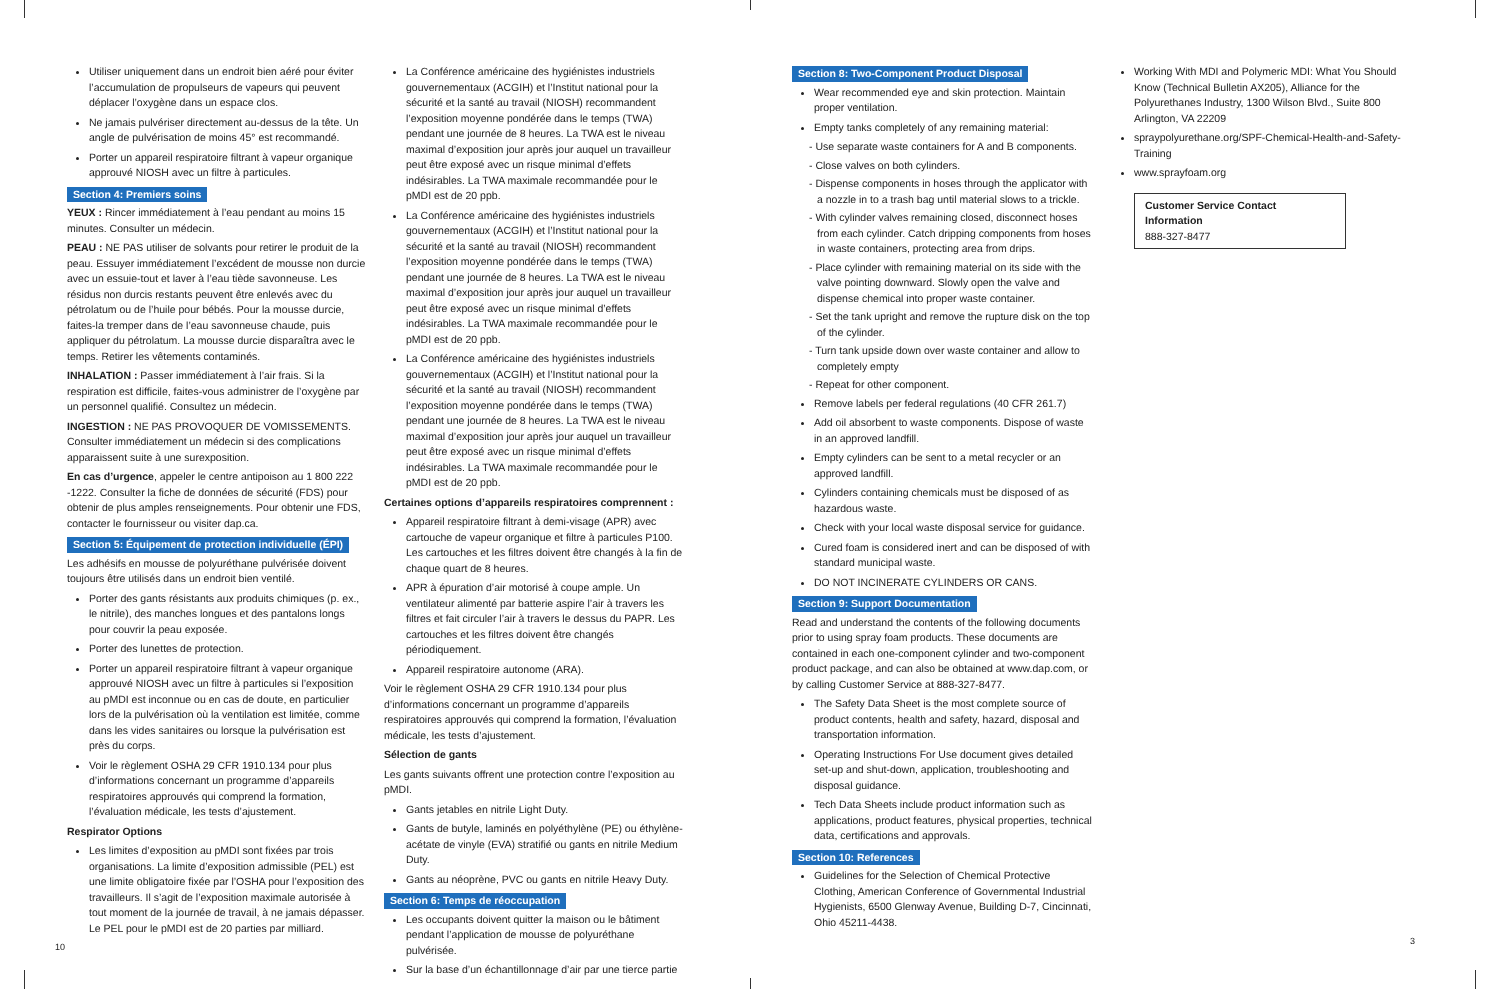Utiliser uniquement dans un endroit bien aéré pour éviter l’accumulation de propulseurs de vapeurs qui peuvent déplacer l’oxygène dans un espace clos.
Ne jamais pulvériser directement au-dessus de la tête. Un angle de pulvérisation de moins 45° est recommandé.
Porter un appareil respiratoire filtrant à vapeur organique approuvé NIOSH avec un filtre à particules.
Section 4: Premiers soins
YEUX : Rincer immédiatement à l’eau pendant au moins 15 minutes. Consulter un médecin.
PEAU : NE PAS utiliser de solvants pour retirer le produit de la peau. Essuyer immédiatement l’excédent de mousse non durcie avec un essuie-tout et laver à l’eau tiède savonneuse. Les résidus non durcis restants peuvent être enlevés avec du pétrolatum ou de l’huile pour bébés. Pour la mousse durcie, faites-la tremper dans de l’eau savonneuse chaude, puis appliquer du pétrolatum. La mousse durcie disparaîtra avec le temps. Retirer les vêtements contaminés.
INHALATION : Passer immédiatement à l’air frais. Si la respiration est difficile, faites-vous administrer de l’oxygène par un personnel qualifié. Consultez un médecin.
INGESTION : NE PAS PROVOQUER DE VOMISSEMENTS. Consulter immédiatement un médecin si des complications apparaissent suite à une surexposition.
En cas d’urgence, appeler le centre antipoison au 1 800 222 -1222. Consulter la fiche de données de sécurité (FDS) pour obtenir de plus amples renseignements. Pour obtenir une FDS, contacter le fournisseur ou visiter dap.ca.
Section 5: Équipement de protection individuelle (ÉPI)
Les adhésifs en mousse de polyuréthane pulvérisée doivent toujours être utilisés dans un endroit bien ventilé.
Porter des gants résistants aux produits chimiques (p. ex., le nitrile), des manches longues et des pantalons longs pour couvrir la peau exposée.
Porter des lunettes de protection.
Porter un appareil respiratoire filtrant à vapeur organique approuvé NIOSH avec un filtre à particules si l’exposition au pMDI est inconnue ou en cas de doute, en particulier lors de la pulvérisation où la ventilation est limitée, comme dans les vides sanitaires ou lorsque la pulvérisation est près du corps.
Voir le règlement OSHA 29 CFR 1910.134 pour plus d’informations concernant un programme d’appareils respiratoires approuvés qui comprend la formation, l’évaluation médicale, les tests d’ajustement.
Respirator Options
Les limites d’exposition au pMDI sont fixées par trois organisations. La limite d’exposition admissible (PEL) est une limite obligatoire fixée par l’OSHA pour l’exposition des travailleurs. Il s’agit de l’exposition maximale autorisée à tout moment de la journée de travail, à ne jamais dépasser. Le PEL pour le pMDI est de 20 parties par milliard.
10
La Conférence américaine des hygiénistes industriels gouvernementaux (ACGIH) et l’Institut national pour la sécurité et la santé au travail (NIOSH) recommandent l’exposition moyenne pondérée dans le temps (TWA) pendant une journée de 8 heures. La TWA est le niveau maximal d’exposition jour après jour auquel un travailleur peut être exposé avec un risque minimal d’effets indésirables. La TWA maximale recommandée pour le pMDI est de 20 ppb.
La Conférence américaine des hygiénistes industriels gouvernementaux (ACGIH) et l’Institut national pour la sécurité et la santé au travail (NIOSH) recommandent l’exposition moyenne pondérée dans le temps (TWA) pendant une journée de 8 heures. La TWA est le niveau maximal d’exposition jour après jour auquel un travailleur peut être exposé avec un risque minimal d’effets indésirables. La TWA maximale recommandée pour le pMDI est de 20 ppb.
La Conférence américaine des hygiénistes industriels gouvernementaux (ACGIH) et l’Institut national pour la sécurité et la santé au travail (NIOSH) recommandent l’exposition moyenne pondérée dans le temps (TWA) pendant une journée de 8 heures. La TWA est le niveau maximal d’exposition jour après jour auquel un travailleur peut être exposé avec un risque minimal d’effets indésirables. La TWA maximale recommandée pour le pMDI est de 20 ppb.
Certaines options d’appareils respiratoires comprennent :
Appareil respiratoire filtrant à demi-visage (APR) avec cartouche de vapeur organique et filtre à particules P100. Les cartouches et les filtres doivent être changés à la fin de chaque quart de 8 heures.
APR à épuration d’air motorisé à coupe ample. Un ventilateur alimenté par batterie aspire l’air à travers les filtres et fait circuler l’air à travers le dessus du PAPR. Les cartouches et les filtres doivent être changés périodiquement.
Appareil respiratoire autonome (ARA).
Voir le règlement OSHA 29 CFR 1910.134 pour plus d’informations concernant un programme d’appareils respiratoires approuvés qui comprend la formation, l’évaluation médicale, les tests d’ajustement.
Sélection de gants
Les gants suivants offrent une protection contre l’exposition au pMDI.
Gants jetables en nitrile Light Duty.
Gants de butyle, laminés en polyéthylène (PE) ou éthylène-acétate de vinyle (EVA) stratifié ou gants en nitrile Medium Duty.
Gants au néoprène, PVC ou gants en nitrile Heavy Duty.
Section 6: Temps de réoccupation
Les occupants doivent quitter la maison ou le bâtiment pendant l’application de mousse de polyuréthane pulvérisée.
Sur la base d’un échantillonnage d’air par une tierce partie
Section 8: Two-Component Product Disposal
Wear recommended eye and skin protection. Maintain proper ventilation.
Empty tanks completely of any remaining material:
- Use separate waste containers for A and B components.
- Close valves on both cylinders.
- Dispense components in hoses through the applicator with a nozzle in to a trash bag until material slows to a trickle.
- With cylinder valves remaining closed, disconnect hoses from each cylinder. Catch dripping components from hoses in waste containers, protecting area from drips.
- Place cylinder with remaining material on its side with the valve pointing downward. Slowly open the valve and dispense chemical into proper waste container.
- Set the tank upright and remove the rupture disk on the top of the cylinder.
- Turn tank upside down over waste container and allow to completely empty
- Repeat for other component.
Remove labels per federal regulations (40 CFR 261.7)
Add oil absorbent to waste components. Dispose of waste in an approved landfill.
Empty cylinders can be sent to a metal recycler or an approved landfill.
Cylinders containing chemicals must be disposed of as hazardous waste.
Check with your local waste disposal service for guidance.
Cured foam is considered inert and can be disposed of with standard municipal waste.
DO NOT INCINERATE CYLINDERS OR CANS.
Section 9: Support Documentation
Read and understand the contents of the following documents prior to using spray foam products. These documents are contained in each one-component cylinder and two-component product package, and can also be obtained at www.dap.com, or by calling Customer Service at 888-327-8477.
The Safety Data Sheet is the most complete source of product contents, health and safety, hazard, disposal and transportation information.
Operating Instructions For Use document gives detailed set-up and shut-down, application, troubleshooting and disposal guidance.
Tech Data Sheets include product information such as applications, product features, physical properties, technical data, certifications and approvals.
Section 10: References
Guidelines for the Selection of Chemical Protective Clothing, American Conference of Governmental Industrial Hygienists, 6500 Glenway Avenue, Building D-7, Cincinnati, Ohio 45211-4438.
Working With MDI and Polymeric MDI: What You Should Know (Technical Bulletin AX205), Alliance for the Polyurethanes Industry, 1300 Wilson Blvd., Suite 800 Arlington, VA 22209
spraypolyurethane.org/SPF-Chemical-Health-and-Safety-Training
www.sprayfoam.org
Customer Service Contact Information
888-327-8477
3